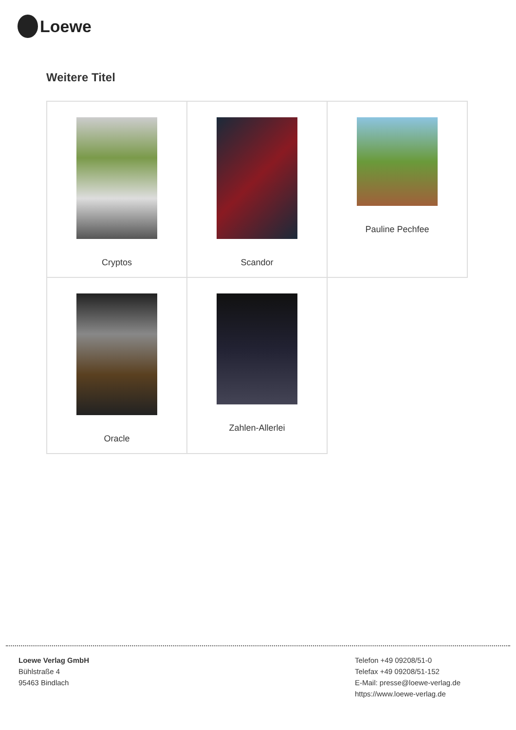Loewe
Weitere Titel
| Cryptos | Scandor | Pauline Pechfee |
| Oracle | Zahlen-Allerlei | |
Loewe Verlag GmbH
Bühlstraße 4
95463 Bindlach
Telefon +49 09208/51-0
Telefax +49 09208/51-152
E-Mail: presse@loewe-verlag.de
https://www.loewe-verlag.de